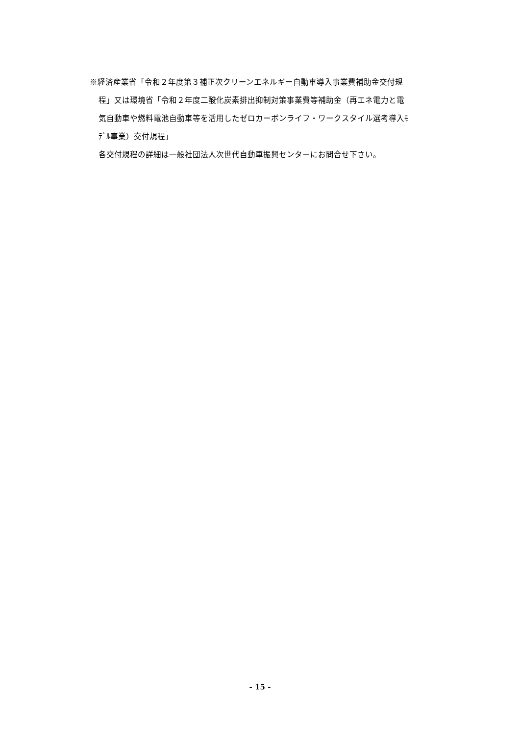※経済産業省「令和２年度第３補正次クリーンエネルギー自動車導入事業費補助金交付規
程」又は環境省「令和２年度二酸化炭素排出抑制対策事業費等補助金（再エネ電力と電
気自動車や燃料電池自動車等を活用したゼロカーボンライフ・ワークスタイル選考導入ﾓ
ﾃﾞﾙ事業）交付規程」
各交付規程の詳細は一般社団法人次世代自動車振興センターにお問合せ下さい。
- 15 -